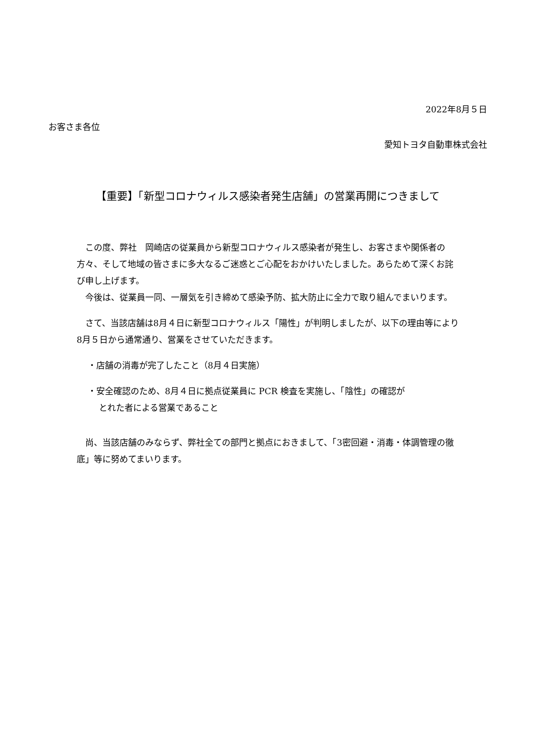2022年8月５日
お客さま各位
愛知トヨタ自動車株式会社
【重要】「新型コロナウィルス感染者発生店舗」の営業再開につきまして
　この度、弊社　岡崎店の従業員から新型コロナウィルス感染者が発生し、お客さまや関係者の方々、そして地域の皆さまに多大なるご迷惑とご心配をおかけいたしました。あらためて深くお詫び申し上げます。
　今後は、従業員一同、一層気を引き締めて感染予防、拡大防止に全力で取り組んでまいります。
　さて、当該店舗は8月４日に新型コロナウィルス「陽性」が判明しましたが、以下の理由等により8月５日から通常通り、営業をさせていただきます。
・店舗の消毒が完了したこと（8月４日実施）
・安全確認のため、8月４日に拠点従業員に PCR 検査を実施し、「陰性」の確認が
とれた者による営業であること
　尚、当該店舗のみならず、弊社全ての部門と拠点におきまして、「3密回避・消毒・体調管理の徹底」等に努めてまいります。